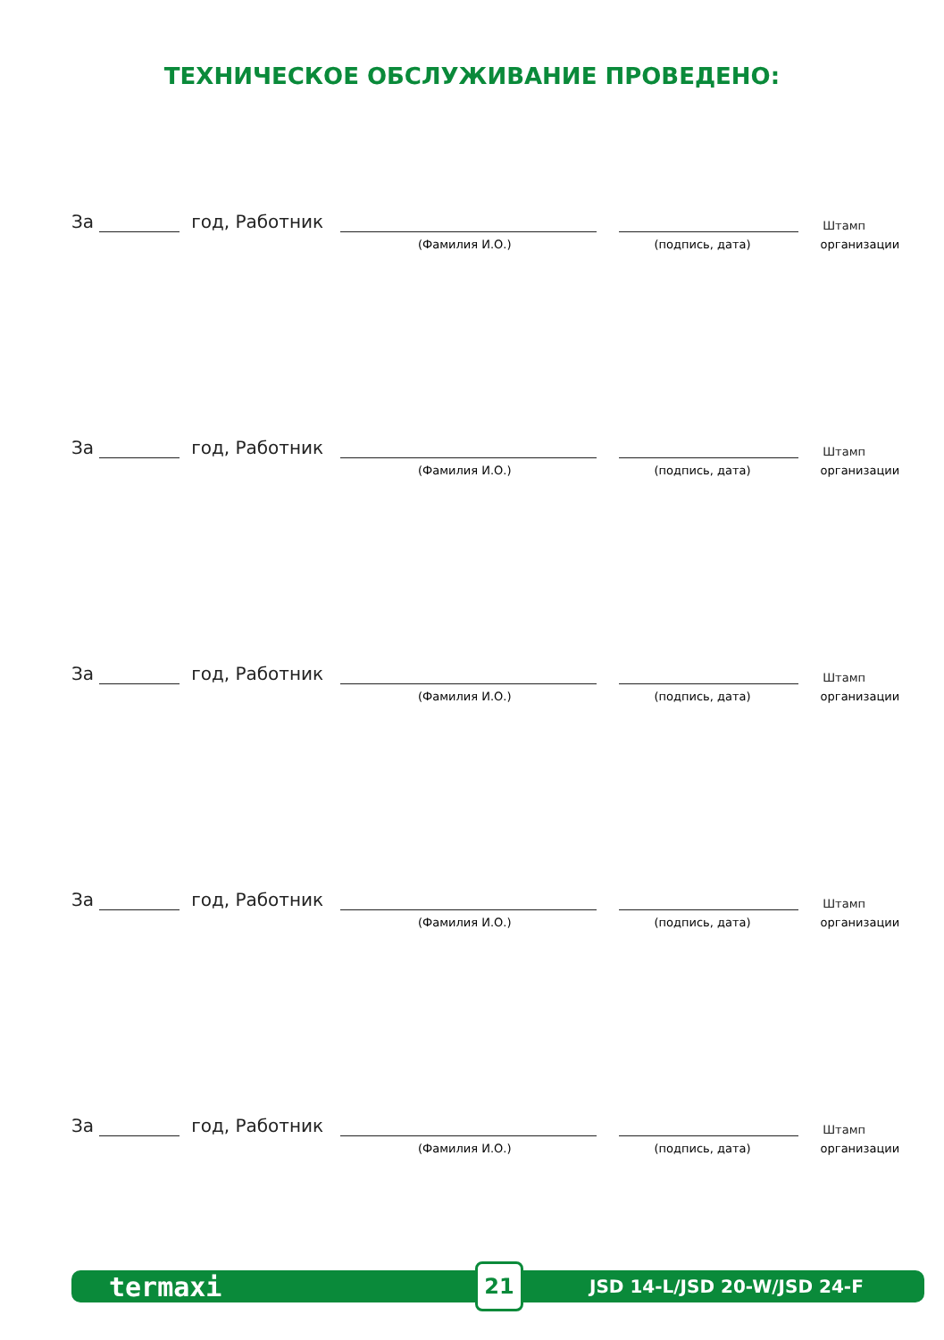ТЕХНИЧЕСКОЕ ОБСЛУЖИВАНИЕ ПРОВЕДЕНО:
За год, Работник Штамп
(Фамилия И.О.) (подпись, дата) организации
За год, Работник Штамп
(Фамилия И.О.) (подпись, дата) организации
За год, Работник Штамп
(Фамилия И.О.) (подпись, дата) организации
За год, Работник Штамп
(Фамилия И.О.) (подпись, дата) организации
За год, Работник Штамп
(Фамилия И.О.) (подпись, дата) организации
termaxi 21 JSD 14-L/JSD 20-W/JSD 24-F